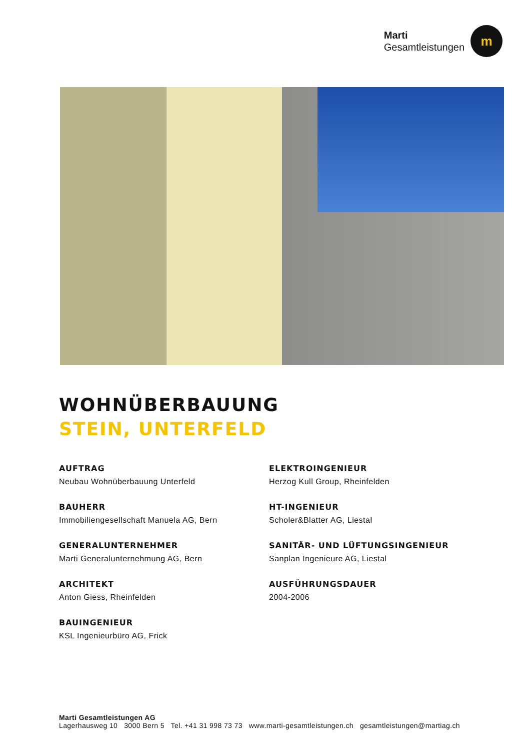Marti
Gesamtleistungen
m
WOHNÜBERBAUUNG
STEIN, UNTERFELD
AUFTRAG
Neubau Wohnüberbauung Unterfeld
BAUHERR
Immobiliengesellschaft Manuela AG, Bern
GENERALUNTERNEHMER
Marti Generalunternehmung AG, Bern
ARCHITEKT
Anton Giess, Rheinfelden
BAUINGENIEUR
KSL Ingenieurbüro AG, Frick
ELEKTROINGENIEUR
Herzog Kull Group, Rheinfelden
HT-INGENIEUR
Scholer&Blatter AG, Liestal
SANITÄR- UND LÜFTUNGSINGENIEUR
Sanplan Ingenieure AG, Liestal
AUSFÜHRUNGSDAUER
2004-2006
Marti Gesamtleistungen AG
Lagerhausweg 10 3000 Bern 5 Tel. +41 31 998 73 73 www.marti-gesamtleistungen.ch gesamtleistungen@martiag.ch